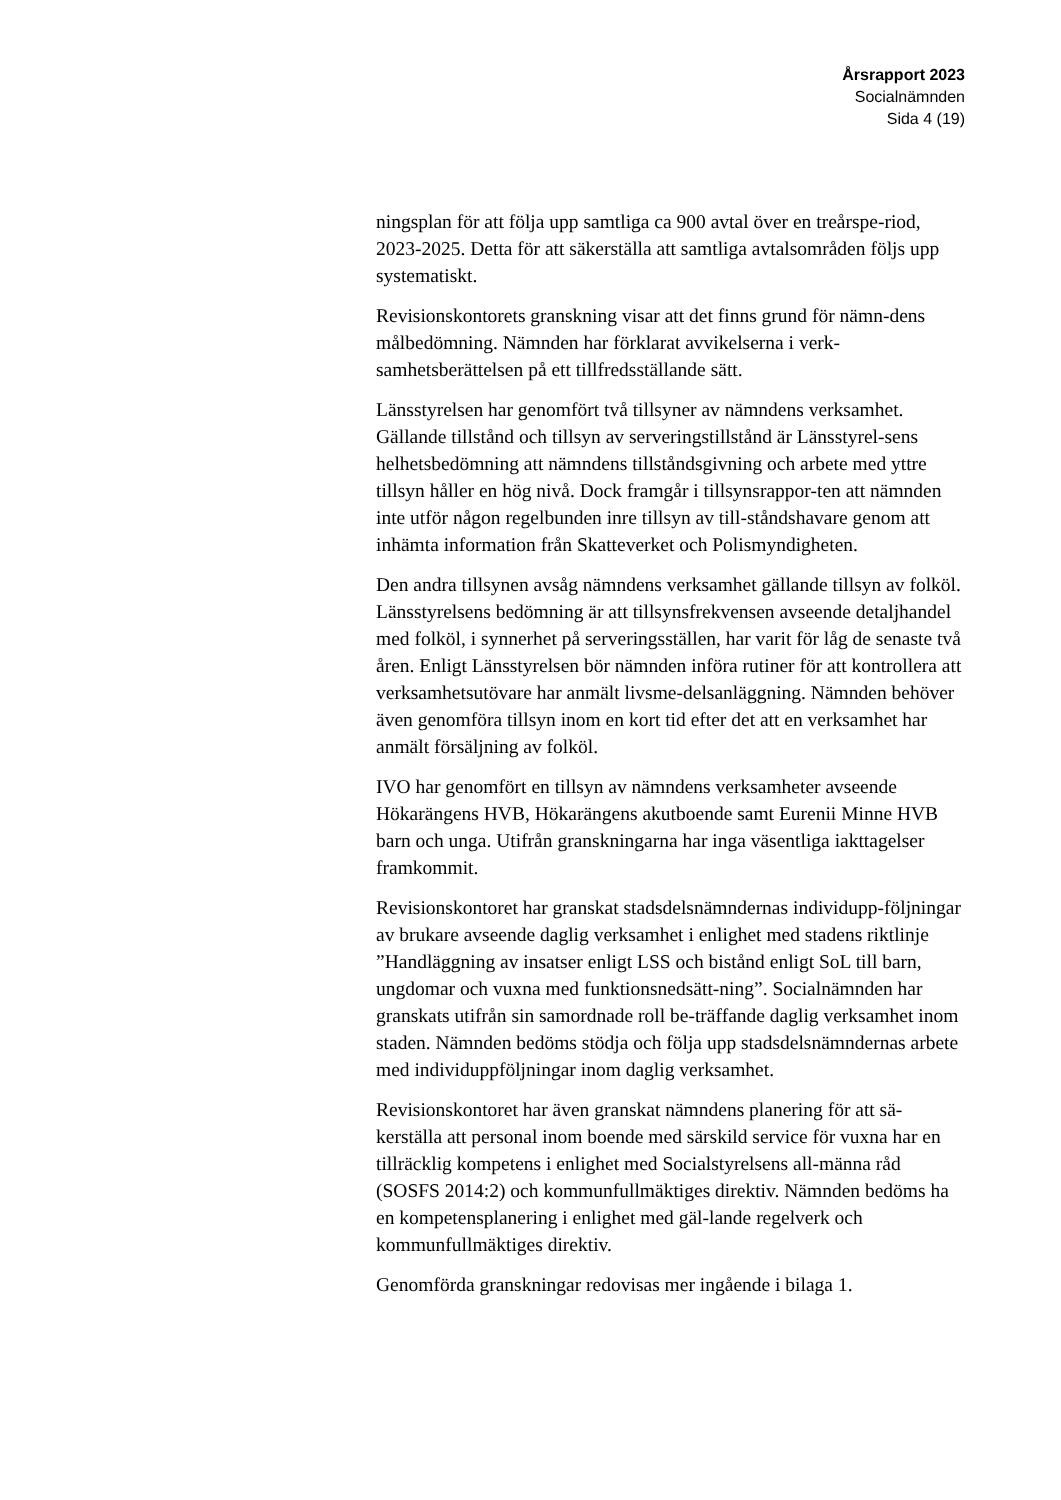Årsrapport 2023
Socialnämnden
Sida 4 (19)
ningsplan för att följa upp samtliga ca 900 avtal över en treårspe-riod, 2023-2025. Detta för att säkerställa att samtliga avtalsområden följs upp systematiskt.
Revisionskontorets granskning visar att det finns grund för nämn-dens målbedömning. Nämnden har förklarat avvikelserna i verk-samhetsberättelsen på ett tillfredsställande sätt.
Länsstyrelsen har genomfört två tillsyner av nämndens verksamhet. Gällande tillstånd och tillsyn av serveringstillstånd är Länsstyrel-sens helhetsbedömning att nämndens tillståndsgivning och arbete med yttre tillsyn håller en hög nivå. Dock framgår i tillsynsrappor-ten att nämnden inte utför någon regelbunden inre tillsyn av till-ståndshavare genom att inhämta information från Skatteverket och Polismyndigheten.
Den andra tillsynen avsåg nämndens verksamhet gällande tillsyn av folköl. Länsstyrelsens bedömning är att tillsynsfrekvensen avseende detaljhandel med folköl, i synnerhet på serveringsställen, har varit för låg de senaste två åren. Enligt Länsstyrelsen bör nämnden införa rutiner för att kontrollera att verksamhetsutövare har anmält livsme-delsanläggning. Nämnden behöver även genomföra tillsyn inom en kort tid efter det att en verksamhet har anmält försäljning av folköl.
IVO har genomfört en tillsyn av nämndens verksamheter avseende Hökarängens HVB, Hökarängens akutboende samt Eurenii Minne HVB barn och unga. Utifrån granskningarna har inga väsentliga iakttagelser framkommit.
Revisionskontoret har granskat stadsdelsnämndernas individupp-följningar av brukare avseende daglig verksamhet i enlighet med stadens riktlinje ”Handläggning av insatser enligt LSS och bistånd enligt SoL till barn, ungdomar och vuxna med funktionsnedsätt-ning”. Socialnämnden har granskats utifrån sin samordnade roll be-träffande daglig verksamhet inom staden. Nämnden bedöms stödja och följa upp stadsdelsnämndernas arbete med individuppföljningar inom daglig verksamhet.
Revisionskontoret har även granskat nämndens planering för att sä-kerställa att personal inom boende med särskild service för vuxna har en tillräcklig kompetens i enlighet med Socialstyrelsens all-männa råd (SOSFS 2014:2) och kommunfullmäktiges direktiv. Nämnden bedöms ha en kompetensplanering i enlighet med gäl-lande regelverk och kommunfullmäktiges direktiv.
Genomförda granskningar redovisas mer ingående i bilaga 1.